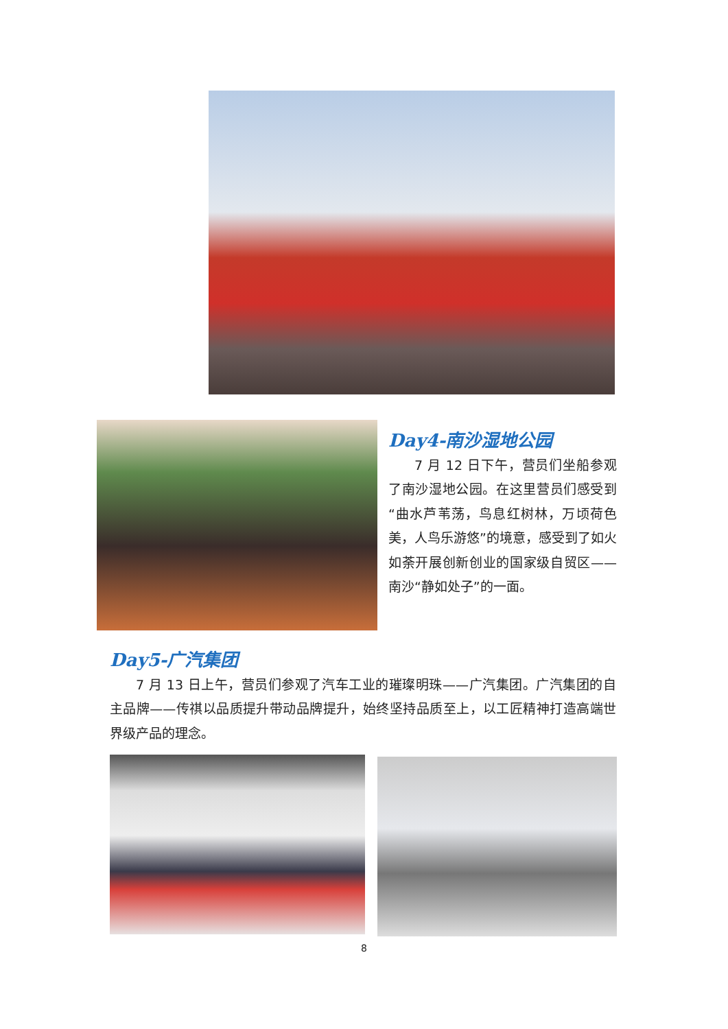Day4-南沙湿地公园
7 月 12 日下午，营员们坐船参观了南沙湿地公园。在这里营员们感受到“曲水芦苇荡，鸟息红树林，万顷荷色美，人鸟乐游悠”的境意，感受到了如火如荼开展创新创业的国家级自贸区——南沙“静如处子”的一面。
Day5-广汽集团
7 月 13 日上午，营员们参观了汽车工业的璀璨明珠——广汽集团。广汽集团的自主品牌——传祺以品质提升带动品牌提升，始终坚持品质至上，以工匠精神打造高端世界级产品的理念。
8